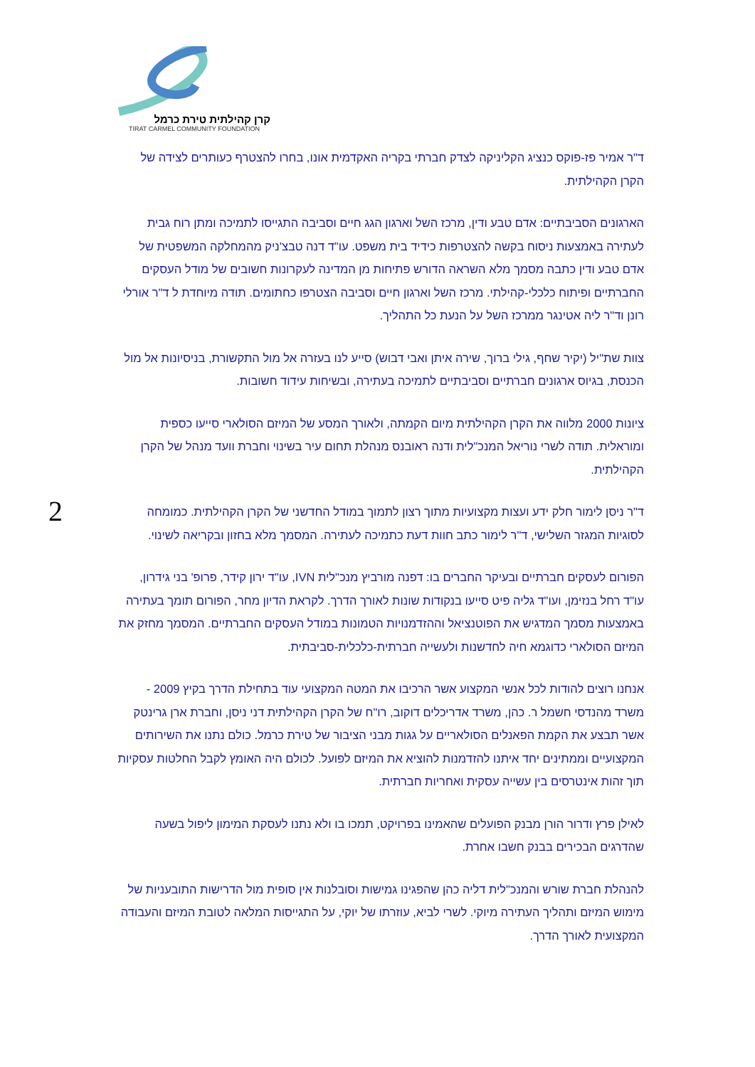קרן קהילתית טירת כרמל
TIRAT CARMEL COMMUNITY FOUNDATION
2
ד"ר אמיר פז-פוקס כנציג הקליניקה לצדק חברתי בקריה האקדמית אונו, בחרו להצטרף כעותרים לצידה של הקרן הקהילתית.
הארגונים הסביבתיים: אדם טבע ודין, מרכז השל וארגון הגג חיים וסביבה התגייסו לתמיכה ומתן רוח גבית לעתירה באמצעות ניסוח בקשה להצטרפות כידיד בית משפט. עו"ד דנה טבצ'ניק מהמחלקה המשפטית של אדם טבע ודין כתבה מסמך מלא השראה הדורש פתיחות מן המדינה לעקרונות חשובים של מודל העסקים החברתיים ופיתוח כלכלי-קהילתי. מרכז השל וארגון חיים וסביבה הצטרפו כחתומים. תודה מיוחדת ל ד"ר אורלי רונן וד"ר ליה אטינגר ממרכז השל על הנעת כל התהליך.
צוות שת"יל (יקיר שחף, גילי ברוך, שירה איתן ואבי דבוש) סייע לנו בעזרה אל מול התקשורת, בניסיונות אל מול הכנסת, בגיוס ארגונים חברתיים וסביבתיים לתמיכה בעתירה, ובשיחות עידוד חשובות.
ציונות 2000 מלווה את הקרן הקהילתית מיום הקמתה, ולאורך המסע של המיזם הסולארי סייעו כספית ומוראלית. תודה לשרי נוריאל המנכ"לית ודנה ראובנס מנהלת תחום עיר בשינוי וחברת וועד מנהל של הקרן הקהילתית.
ד"ר ניסן לימור חלק ידע ועצות מקצועיות מתוך רצון לתמוך במודל החדשני של הקרן הקהילתית. כמומחה לסוגיות המגזר השלישי, ד"ר לימור כתב חוות דעת כתמיכה לעתירה. המסמך מלא בחזון ובקריאה לשינוי.
הפורום לעסקים חברתיים ובעיקר החברים בו: דפנה מורביץ מנכ"לית IVN, עו"ד ירון קידר, פרופ' בני גידרון, עו"ד רחל בנזימן, ועו"ד גליה פיט סייעו בנקודות שונות לאורך הדרך. לקראת הדיון מחר, הפורום תומך בעתירה באמצעות מסמך המדגיש את הפוטנציאל וההזדמנויות הטמונות במודל העסקים החברתיים. המסמך מחזק את המיזם הסולארי כדוגמא חיה לחדשנות ולעשייה חברתית-כלכלית-סביבתית.
אנחנו רוצים להודות לכל אנשי המקצוע אשר הרכיבו את המטה המקצועי עוד בתחילת הדרך בקיץ 2009 - משרד מהנדסי חשמל ר. כהן, משרד אדריכלים דוקוב, רו"ח של הקרן הקהילתית דני ניסן, וחברת ארן גרינטק אשר תבצע את הקמת הפאנלים הסולאריים על גגות מבני הציבור של טירת כרמל. כולם נתנו את השירותים המקצועיים וממתינים יחד איתנו להזדמנות להוציא את המיזם לפועל. לכולם היה האומץ לקבל החלטות עסקיות תוך זהות אינטרסים בין עשייה עסקית ואחריות חברתית.
לאילן פרץ ודרור הורן מבנק הפועלים שהאמינו בפרויקט, תמכו בו ולא נתנו לעסקת המימון ליפול בשעה שהדרגים הבכירים בבנק חשבו אחרת.
להנהלת חברת שורש והמנכ"לית דליה כהן שהפגינו גמישות וסובלנות אין סופית מול הדרישות התובעניות של מימוש המיזם ותהליך העתירה מיוקי. לשרי לביא, עוזרתו של יוקי, על התגייסות המלאה לטובת המיזם והעבודה המקצועית לאורך הדרך.